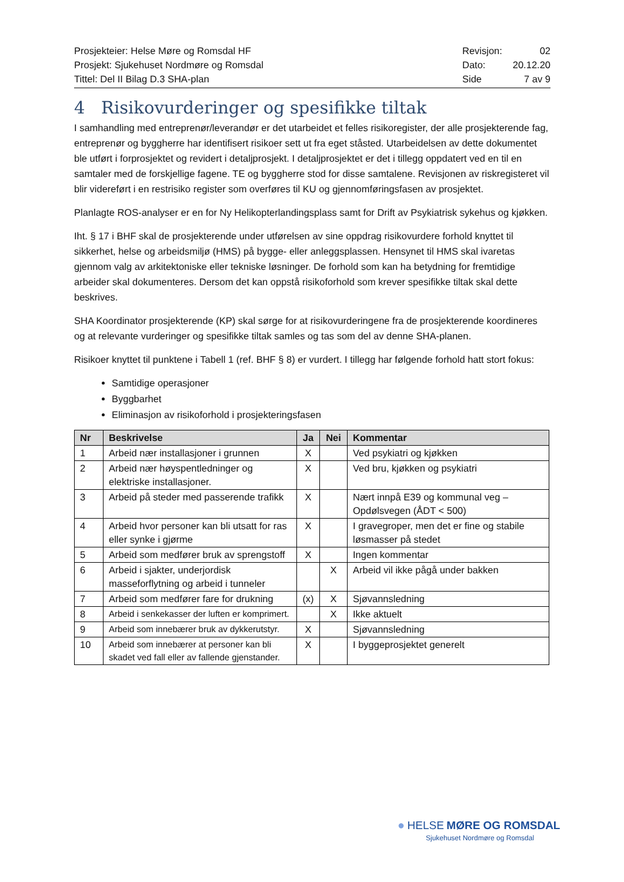Prosjekteier: Helse Møre og Romsdal HF
Prosjekt: Sjukehuset Nordmøre og Romsdal
Tittel: Del II Bilag D.3 SHA-plan
| Revisjon: | 02 |
| Dato: | 20.12.20 |
| Side | 7 av 9 |
4 Risikovurderinger og spesifikke tiltak
I samhandling med entreprenør/leverandør er det utarbeidet et felles risikoregister, der alle prosjekterende fag, entreprenør og byggherre har identifisert risikoer sett ut fra eget ståsted. Utarbeidelsen av dette dokumentet ble utført i forprosjektet og revidert i detaljprosjekt. I detaljprosjektet er det i tillegg oppdatert ved en til en samtaler med de forskjellige fagene. TE og byggherre stod for disse samtalene. Revisjonen av riskregisteret vil blir videreført i en restrisiko register som overføres til KU og gjennomføringsfasen av prosjektet.
Planlagte ROS-analyser er en for Ny Helikopterlandingsplass samt for Drift av Psykiatrisk sykehus og kjøkken.
Iht. § 17 i BHF skal de prosjekterende under utførelsen av sine oppdrag risikovurdere forhold knyttet til sikkerhet, helse og arbeidsmiljø (HMS) på bygge- eller anleggsplassen. Hensynet til HMS skal ivaretas gjennom valg av arkitektoniske eller tekniske løsninger. De forhold som kan ha betydning for fremtidige arbeider skal dokumenteres. Dersom det kan oppstå risikoforhold som krever spesifikke tiltak skal dette beskrives.
SHA Koordinator prosjekterende (KP) skal sørge for at risikovurderingene fra de prosjekterende koordineres og at relevante vurderinger og spesifikke tiltak samles og tas som del av denne SHA-planen.
Risikoer knyttet til punktene i Tabell 1 (ref. BHF § 8) er vurdert. I tillegg har følgende forhold hatt stort fokus:
Samtidige operasjoner
Byggbarhet
Eliminasjon av risikoforhold i prosjekteringsfasen
| Nr | Beskrivelse | Ja | Nei | Kommentar |
| --- | --- | --- | --- | --- |
| 1 | Arbeid nær installasjoner i grunnen | X | | Ved psykiatri og kjøkken |
| 2 | Arbeid nær høyspentledninger og elektriske installasjoner. | X | | Ved bru, kjøkken og psykiatri |
| 3 | Arbeid på steder med passerende trafikk | X | | Nært innpå E39 og kommunal veg – Opdølsvegen (ÅDT < 500) |
| 4 | Arbeid hvor personer kan bli utsatt for ras eller synke i gjørme | X | | I gravegroper, men det er fine og stabile løsmasser på stedet |
| 5 | Arbeid som medfører bruk av sprengstoff | X | | Ingen kommentar |
| 6 | Arbeid i sjakter, underjordisk masseforflytning og arbeid i tunneler | | X | Arbeid vil ikke pågå under bakken |
| 7 | Arbeid som medfører fare for drukning | (x) | X | Sjøvannsledning |
| 8 | Arbeid i senkekasser der luften er komprimert. | | X | Ikke aktuelt |
| 9 | Arbeid som innebærer bruk av dykkerutstyr. | X | | Sjøvannsledning |
| 10 | Arbeid som innebærer at personer kan bli skadet ved fall eller av fallende gjenstander. | X | | I byggeprosjektet generelt |
● HELSE MØRE OG ROMSDAL
Sjukehuset Nordmøre og Romsdal